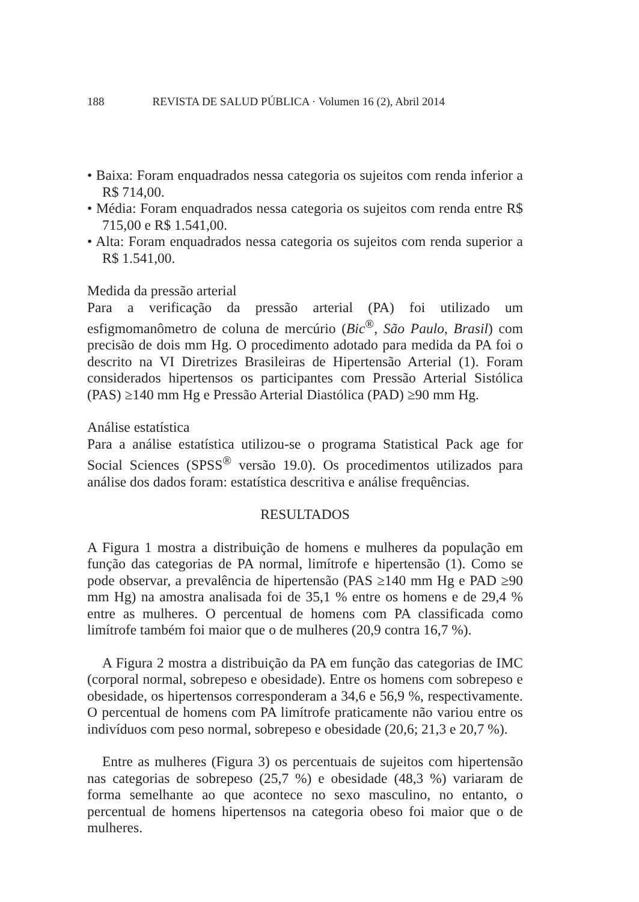188 REVISTA DE SALUD PÚBLICA · Volumen 16 (2), Abril 2014
• Baixa: Foram enquadrados nessa categoria os sujeitos com renda inferior a R$ 714,00.
• Média: Foram enquadrados nessa categoria os sujeitos com renda entre R$ 715,00 e R$ 1.541,00.
• Alta: Foram enquadrados nessa categoria os sujeitos com renda superior a R$ 1.541,00.
Medida da pressão arterial
Para a verificação da pressão arterial (PA) foi utilizado um esfigmomanômetro de coluna de mercúrio (Bic<sup>®</sup>, São Paulo, Brasil) com precisão de dois mm Hg. O procedimento adotado para medida da PA foi o descrito na VI Diretrizes Brasileiras de Hipertensão Arterial (1). Foram considerados hipertensos os participantes com Pressão Arterial Sistólica (PAS) ≥140 mm Hg e Pressão Arterial Diastólica (PAD) ≥90 mm Hg.
Análise estatística
Para a análise estatística utilizou-se o programa Statistical Pack age for Social Sciences (SPSS<sup>®</sup> versão 19.0). Os procedimentos utilizados para análise dos dados foram: estatística descritiva e análise frequências.
RESULTADOS
A Figura 1 mostra a distribuição de homens e mulheres da população em função das categorias de PA normal, limítrofe e hipertensão (1). Como se pode observar, a prevalência de hipertensão (PAS ≥140 mm Hg e PAD ≥90 mm Hg) na amostra analisada foi de 35,1 % entre os homens e de 29,4 % entre as mulheres. O percentual de homens com PA classificada como limítrofe também foi maior que o de mulheres (20,9 contra 16,7 %).
A Figura 2 mostra a distribuição da PA em função das categorias de IMC (corporal normal, sobrepeso e obesidade). Entre os homens com sobrepeso e obesidade, os hipertensos corresponderam a 34,6 e 56,9 %, respectivamente. O percentual de homens com PA limítrofe praticamente não variou entre os indivíduos com peso normal, sobrepeso e obesidade (20,6; 21,3 e 20,7 %).
Entre as mulheres (Figura 3) os percentuais de sujeitos com hipertensão nas categorias de sobrepeso (25,7 %) e obesidade (48,3 %) variaram de forma semelhante ao que acontece no sexo masculino, no entanto, o percentual de homens hipertensos na categoria obeso foi maior que o de mulheres.